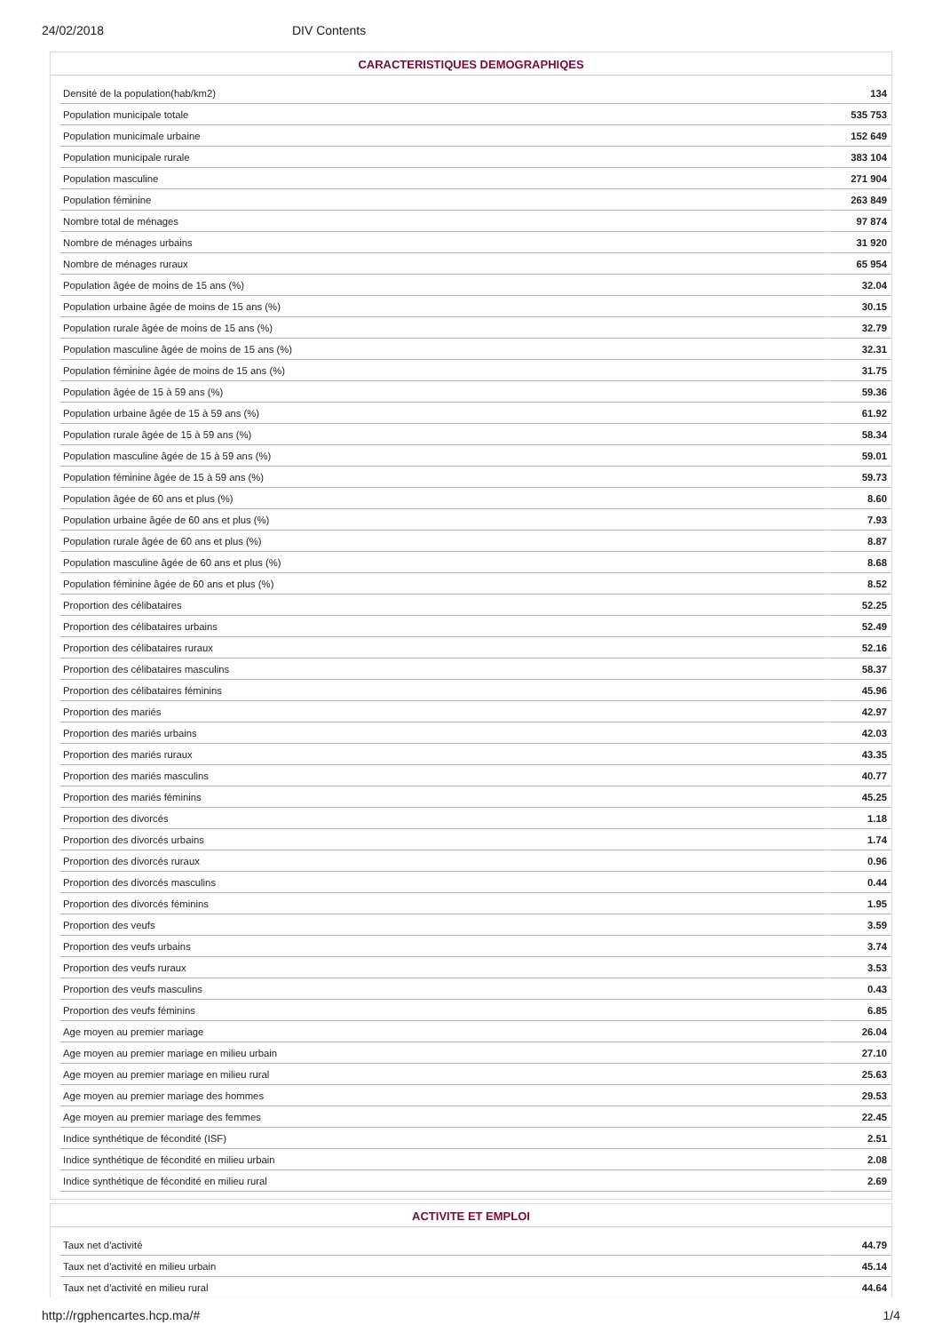24/02/2018 DIV Contents
CARACTERISTIQUES DEMOGRAPHIQES
| Densité de la population(hab/km2) | 134 |
| Population municipale totale | 535 753 |
| Population municimale urbaine | 152 649 |
| Population municipale rurale | 383 104 |
| Population masculine | 271 904 |
| Population féminine | 263 849 |
| Nombre total de ménages | 97 874 |
| Nombre de ménages urbains | 31 920 |
| Nombre de ménages ruraux | 65 954 |
| Population âgée de moins de 15 ans (%) | 32.04 |
| Population urbaine âgée de moins de 15 ans (%) | 30.15 |
| Population rurale âgée de moins de 15 ans (%) | 32.79 |
| Population masculine âgée de moins de 15 ans (%) | 32.31 |
| Population féminine âgée de moins de 15 ans (%) | 31.75 |
| Population âgée de 15 à 59 ans (%) | 59.36 |
| Population urbaine âgée de 15 à 59 ans (%) | 61.92 |
| Population rurale âgée de 15 à 59 ans (%) | 58.34 |
| Population masculine âgée de 15 à 59 ans (%) | 59.01 |
| Population féminine âgée de 15 à 59 ans (%) | 59.73 |
| Population âgée de 60 ans et plus (%) | 8.60 |
| Population urbaine âgée de 60 ans et plus (%) | 7.93 |
| Population rurale âgée de 60 ans et plus (%) | 8.87 |
| Population masculine âgée de 60 ans et plus (%) | 8.68 |
| Population féminine âgée de 60 ans et plus (%) | 8.52 |
| Proportion des célibataires | 52.25 |
| Proportion des célibataires urbains | 52.49 |
| Proportion des célibataires ruraux | 52.16 |
| Proportion des célibataires masculins | 58.37 |
| Proportion des célibataires féminins | 45.96 |
| Proportion des mariés | 42.97 |
| Proportion des mariés urbains | 42.03 |
| Proportion des mariés ruraux | 43.35 |
| Proportion des mariés masculins | 40.77 |
| Proportion des mariés féminins | 45.25 |
| Proportion des divorcés | 1.18 |
| Proportion des divorcés urbains | 1.74 |
| Proportion des divorcés ruraux | 0.96 |
| Proportion des divorcés masculins | 0.44 |
| Proportion des divorcés féminins | 1.95 |
| Proportion des veufs | 3.59 |
| Proportion des veufs urbains | 3.74 |
| Proportion des veufs ruraux | 3.53 |
| Proportion des veufs masculins | 0.43 |
| Proportion des veufs féminins | 6.85 |
| Age moyen au premier mariage | 26.04 |
| Age moyen au premier mariage en milieu urbain | 27.10 |
| Age moyen au premier mariage en milieu rural | 25.63 |
| Age moyen au premier mariage des hommes | 29.53 |
| Age moyen au premier mariage des femmes | 22.45 |
| Indice synthétique de fécondité (ISF) | 2.51 |
| Indice synthétique de fécondité en milieu urbain | 2.08 |
| Indice synthétique de fécondité en milieu rural | 2.69 |
ACTIVITE ET EMPLOI
| Taux net d'activité | 44.79 |
| Taux net d'activité en milieu urbain | 45.14 |
| Taux net d'activité en milieu rural | 44.64 |
http://rgphencartes.hcp.ma/# 1/4